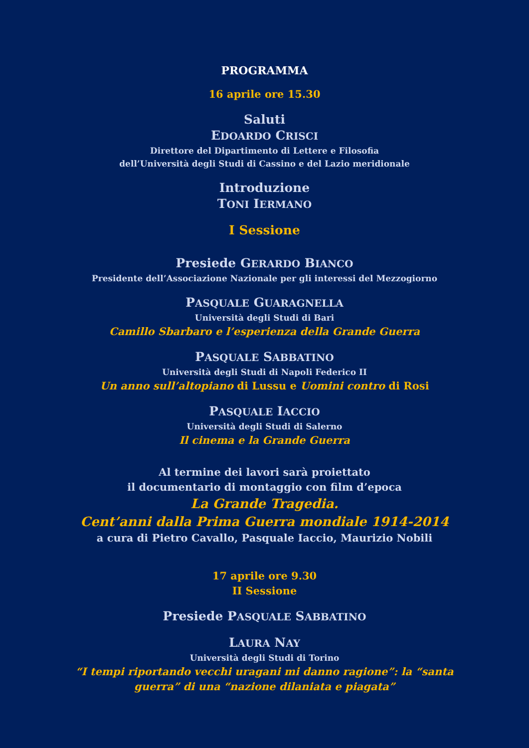PROGRAMMA
16 aprile ore 15.30
Saluti
EDOARDO CRISCI
Direttore del Dipartimento di Lettere e Filosofia
dell’Università degli Studi di Cassino e del Lazio meridionale
Introduzione
TONI IERMANO
I Sessione
Presiede GERARDO BIANCO
Presidente dell’Associazione Nazionale per gli interessi del Mezzogiorno
PASQUALE GUARAGNELLA
Università degli Studi di Bari
Camillo Sbarbaro e l’esperienza della Grande Guerra
PASQUALE SABBATINO
Università degli Studi di Napoli Federico II
Un anno sull’altopiano di Lussu e Uomini contro di Rosi
PASQUALE IACCIO
Università degli Studi di Salerno
Il cinema e la Grande Guerra
Al termine dei lavori sarà proiettato
il documentario di montaggio con film d’epoca
La Grande Tragedia.
Cent’anni dalla Prima Guerra mondiale 1914-2014
a cura di Pietro Cavallo, Pasquale Iaccio, Maurizio Nobili
17 aprile ore 9.30
II Session­e
Presiede PASQUALE SABBATINO
LAURA NAY
Università degli Studi di Torino
“I tempi riportando vecchi uragani mi danno ragione”: la “santa
guerra” di una “nazione dilaniata e piagata”